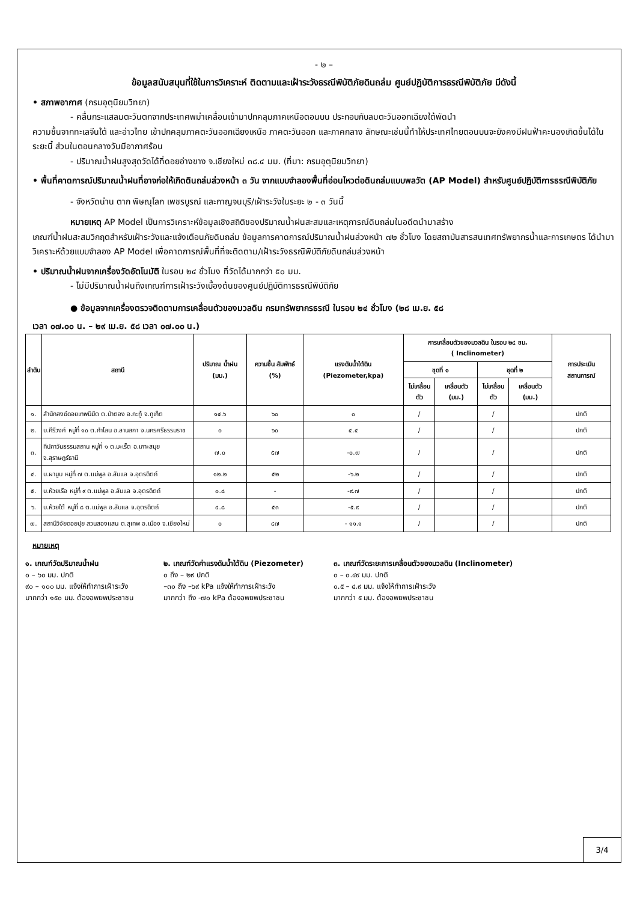- ๒ –
ข้อมูลสนับสนุนที่ใช้ในการวิเคราะห์ ติดตามและเฝ้าระวังธรณีพิบัติภัยดินถล่ม ศูนย์ปฏิบัติการธรณีพิบัติภัย มีดังนี้
• สภาพอากาศ (กรมอุตุนิยมวิทยา)
- คลื่นกระแสลมตะวันตกจากประเทศพม่าเคลื่อนเข้ามาปกคลุมภาคเหนือตอนบน ประกอบกับลมตะวันออกเฉียงใต้พัดนำ
ความชื้นจากทะเลจีนใต้ และอ่าวไทย เข้าปกคลุมภาคตะวันออกเฉียงเหนือ ภาคตะวันออก และภาคกลาง ลักษณะเช่นนี้ทำให้ประเทศไทยตอนบนจะยังคงมีฝนฟ้าคะนองเกิดขึ้นได้ในระยะนี้ ส่วนในตอนกลางวันมีอากาศร้อน
- ปริมาณน้ำฝนสูงสุดวัดได้ที่ดอยอ่างขาง จ.เชียงใหม่ ๓๘.๔ มม. (ที่มา: กรมอุตุนิยมวิทยา)
• พื้นที่คาดการณ์ปริมาณน้ำฝนที่อาจก่อให้เกิดดินถล่มล่วงหน้า ๓ วัน จากแบบจำลองพื้นที่อ่อนไหวต่อดินถล่มแบบพลวัต (AP Model) สำหรับศูนย์ปฏิบัติการธรณีพิบัติภัย
- จังหวัดน่าน ตาก พิษณุโลก เพชรบูรณ์ และกาญจนบุรี/เฝ้าระวังในระยะ ๒ - ๓ วันนี้
หมายเหตุ AP Model เป็นการวิเคราะห์ข้อมูลเชิงสถิติของปริมาณน้ำฝนสะสมและเหตุการณ์ดินถล่มในอดีตนำมาสร้าง
เกณฑ์น้ำฝนสะสมวิกฤตสำหรับเฝ้าระวังและแจ้งเตือนภัยดินถล่ม ข้อมูลการคาดการณ์ปริมาณน้ำฝนล่วงหน้า ๗๒ ชั่วโมง โดยสถาบันสารสนเทศทรัพยากรน้ำและการเกษตร ได้นำมาวิเคราะห์ด้วยแบบจำลอง AP Model เพื่อคาดการณ์พื้นที่ที่จะติดตาม/เฝ้าระวังธรณีพิบัติภัยดินถล่มล่วงหน้า
• ปริมาณน้ำฝนจากเครื่องวัดอัตโนมัติ ในรอบ ๒๔ ชั่วโมง ที่วัดได้มากกว่า ๕๐ มม.
- ไม่มีปริมาณน้ำฝนถึงเกณฑ์การเฝ้าระวังเบื้องต้นของศูนย์ปฏิบัติการธรณีพิบัติภัย
● ข้อมูลจากเครื่องตรวจติดตามการเคลื่อนตัวของมวลดิน กรมทรัพยากรธรณี ในรอบ ๒๔ ชั่วโมง (๒๘ เม.ย. ๕๘
เวลา ๐๗.๐๐ น. – ๒๙ เม.ย. ๕๘ เวลา ๐๗.๐๐ น.)
| ลำดับ | สถานี | ปริมาณ น้ำฝน (มม.) | ความชื้น สัมพัทธ์ (%) | แรงดันน้ำใต้ดิน (Piezometer,kpa) | การเคลื่อนตัวของมวลดิน ในรอบ ๒๔ ชม. ( Inclinometer) | | | | การประเมิน สถานการณ์ |
| --- | --- | --- | --- | --- | --- | --- | --- | --- | --- |
| | | | | | ชุดที่ ๑ | | ชุดที่ ๒ | | |
| | | | | | ไม่เคลื่อนตัว | เคลื่อนตัว (มม.) | ไม่เคลื่อนตัว | เคลื่อนตัว (มม.) | |
| ๑. | สำนักสงฆ์ดอยเทพนิมิต ต.ป่าตอง อ.กะทู้ จ.ภูเก็ต | ๑๔.๖ | ๖๐ | ๐ | / | | / | | ปกติ |
| ๒. | บ.คีรีวงศ์ หมู่ที่ ๑๐ ต.กำโลน อ.ลานสกา จ.นครศรีธรรมราช | ๐ | ๖๐ | ๔.๔ | / | | / | | ปกติ |
| ๓. | ทีปภาวันธรรมสถาน หมู่ที่ ๑ ต.มะเร็ต อ.เกาะสมุย จ.สุราษฎร์ธานี | ๗.๐ | ๕๗ | -๐.๗ | / | | / | | ปกติ |
| ๔. | บ.ผามูบ หมู่ที่ ๗ ต.แม่พูล อ.ลับแล จ.อุตรดิตถ์ | ๑๒.๒ | ๕๒ | -๖.๒ | / | | / | | ปกติ |
| ๕. | บ.ห้วยเรือ หมู่ที่ ๙ ต.แม่พูล อ.ลับแล จ.อุตรดิตถ์ | ๐.๘ | - | -๙.๗ | / | | / | | ปกติ |
| ๖. | บ.ห้วยใต้ หมู่ที่ ๘ ต.แม่พูล อ.ลับแล จ.อุตรดิตถ์ | ๔.๘ | ๕๓ | -๕.๙ | / | | / | | ปกติ |
| ๗. | สถานีวิจัยดอยปุย สวนสองแสน ต.สุเทพ อ.เมือง จ.เชียงใหม่ | ๐ | ๔๗ | - ๑๑.๑ | / | | / | | ปกติ |
หมายเหตุ
๑. เกณฑ์วัดปริมาณน้ำฝน
๐ – ๖๐ มม. ปกติ
๙๐ – ๑๐๐ มม. แจ้งให้ทำการเฝ้าระวัง
มากกว่า ๑๕๐ มม. ต้องอพยพประชาชน
๒. เกณฑ์วัดค่าแรงดันน้ำใต้ดิน (Piezometer)
๐ ถึง – ๒๙ ปกติ
–๓๐ ถึง –๖๙ kPa แจ้งให้ทำการเฝ้าระวัง
มากกว่า ถึง -๗๐ kPa ต้องอพยพประชาชน
๓. เกณฑ์วัดระยะการเคลื่อนตัวของมวลดิน (Inclinometer)
๐ – ๐.๔๙ มม. ปกติ
๐.๕ – ๔.๙ มม. แจ้งให้ทำการเฝ้าระวัง
มากกว่า ๕ มม. ต้องอพยพประชาชน
3/4